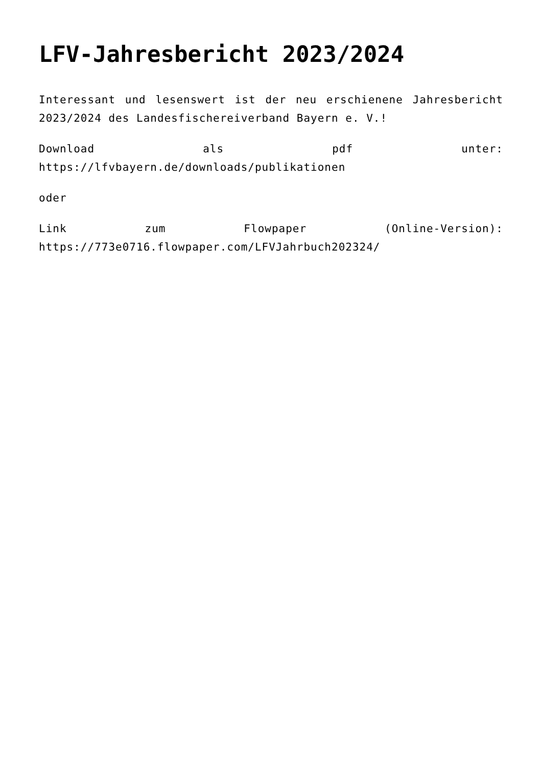LFV-Jahresbericht 2023/2024
Interessant und lesenswert ist der neu erschienene Jahresbericht 2023/2024 des Landesfischereiverband Bayern e. V.!
Download als pdf unter: https://lfvbayern.de/downloads/publikationen
oder
Link zum Flowpaper (Online-Version): https://773e0716.flowpaper.com/LFVJahrbuch202324/